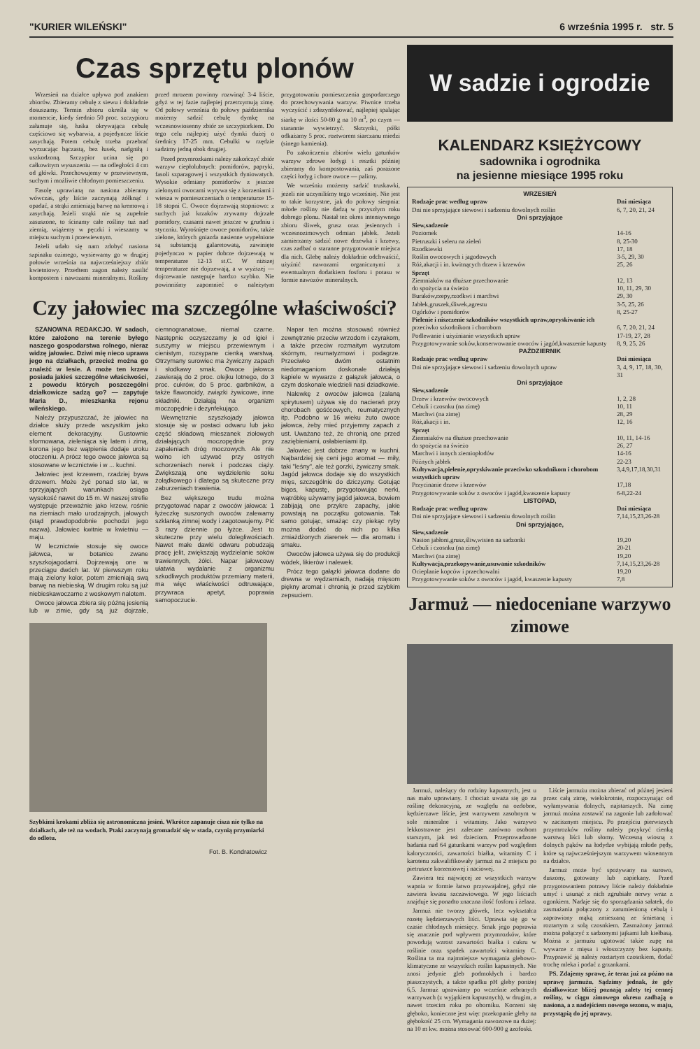"KURIER WILEŃSKI" 6 września 1995 r. str. 5
Czas sprzętu plonów
Wrzesień na działce upływa pod znakiem zbiorów. Zbieramy cebulę z siewu i dokładnie dosuszamy. Termin zbioru określa się w momencie, kiedy średnio 50 proc. szczypioru załamuje się, łuska okrywająca cebulę częściowo się wybarwia, a pojedyncze liście zasychają. Potem cebulę trzeba przebrać wyrzucając bączastą, bez łusek, nadgniłą i uszkodzoną. Szczypior ucina się po całkowitym wysuszeniu — na odległości 4 cm od główki. Przechowujemy w przewiewnym, suchym i możliwie chłodnym pomieszczeniu.
Fasolę uprawianą na nasiona zbieramy wówczas, gdy liście zaczynają żółknąć i opadać, a strąki zmieniają barwę na kremową i zasychają. Jeżeli strąki nie są zupełnie zasuszone, to ścinamy całe rośliny tuż nad ziemią, wiążemy w pęczki i wieszamy w miejscu suchym i przewiewnym.
Jeżeli udało się nam zdobyć nasiona szpinaku ozimego, wysiewamy go w drugiej połowie września na najwcześniejszy zbiór kwietniowy. Przedtem zagon należy zasilić kompostem i nawozami mineralnymi. Rośliny przed mrozem powinny rozwinąć 3-4 liście, gdyż w tej fazie najlepiej przetrzymują zimę. Od połowy września do połowy października możemy sadzić cebulę dymkę na wczesnowiosenny zbiór ze szczypiorkiem. Do tego celu najlepiej użyć dymki dużej o średnicy 17-25 mm. Cebulki w rzędzie sadzimy jedną obok drugiej.
Przed przymrozkami należy zakończyć zbiór warzyw ciepłolubnych: pomidorów, papryki, fasoli szparagowej i wszystkich dyniowatych. Wysokie odmiany pomidorów z jeszcze zielonymi owocami wyrywa się z korzeniami i wiesza w pomieszczeniach o temperaturze 15-18 stopni C. Owoce dojrzewają stopniowo: z suchych już krzaków zrywamy dojrzałe pomidory, czasami nawet jeszcze w grudniu i styczniu. Wyrośnięte owoce pomidorów, także zielone, których gniazda nasienne wypełnione są substancją galaretowatą, zawinięte pojedynczo w papier dobrze dojrzewają w temperaturze 12-13 st.C. W niższej temperaturze nie dojrzewają, a w wyższej — dojrzewanie następuje bardzo szybko. Nie powinniśmy zapomnieć o należytym przygotowaniu pomieszczenia gospodarczego do przechowywania warzyw. Piwnice trzeba wyczyścić i zdezynfekować, najlepiej spalając siarkę w ilości 50-80 g na 10 m<sup>3</sup>, po czym — starannie wywietrzyć. Skrzynki, półki odkażamy 5 proc. roztworem siarczanu miedzi (sinego kamienia).
Po zakończeniu zbiorów wielu gatunków warzyw zdrowe łodygi i resztki później zbieramy do kompostowania, zaś porażone części łodyg i chore owoce — palimy.
We wrześniu możemy sadzić truskawki, jeżeli nie uczyniliśmy tego wcześniej. Nie jest to takie korzystne, jak do połowy sierpnia: młode rośliny nie dadzą w przyszłym roku dobrego plonu. Nastał też okres intensywnego zbioru śliwek, grusz oraz jesiennych i wczesnozimowych odmian jabłek. Jeżeli zamierzamy sadzić nowe drzewka i krzewy, czas zadbać o staranne przygotowanie miejsca dla nich. Glebę należy dokładnie odchwaścić, użyźnić nawozami organicznymi z ewentualnym dodatkiem fosforu i potasu w formie nawozów mineralnych.
Czy jałowiec ma szczególne właściwości?
SZANOWNA REDAKCJO. W sadach, które założono na terenie byłego naszego gospodarstwa rolnego, nieraz widzę jałowiec. Dziwi mię nieco uprawa jego na działkach, przecież można go znaleźć w lesie. A może ten krzew posiada jakieś szczególne właściwości, z powodu których poszczególni działkowicze sadzą go? — zapytuje Maria D., mieszkanka rejonu wileńskiego.
Należy przypuszczać, że jałowiec na działce służy przede wszystkim jako element dekoracyjny. Gustownie sformowana, zieleniąca się latem i zimą, korona jego bez wątpienia dodaje uroku otoczeniu. A prócz tego owoce jałowca są stosowane w lecznictwie i w ... kuchni.
Jałowiec jest krzewem, rzadziej bywa drzewem. Może żyć ponad sto lat, w sprzyjających warunkach osiąga wysokość nawet do 15 m. W naszej strefie występuje przeważnie jako krzew, rośnie na ziemiach mało urodzajnych, jałowych (stąd prawdopodobnie pochodzi jego nazwa). Jałowiec kwitnie w kwietniu — maju.
W lecznictwie stosuje się owoce jałowca, w botanice zwane szyszkojagodami. Dojrzewają one w przeciągu dwóch lat. W pierwszym roku mają zielony kolor, potem zmieniają swą barwę na niebieską. W drugim roku są już niebieskawoczarne z woskowym nalotem.
Owoce jałowca zbiera się późną jesienią lub w zimie, gdy są już dojrzałe, ciemnogranatowe, niemal czarne. Następnie oczyszczamy je od igieł i suszymy w miejscu przewiewnym i cienistym, rozsypane cienką warstwą. Otrzymany surowiec ma żywiczny zapach i słodkawy smak. Owoce jałowca zawierają do 2 proc. olejku lotnego, do 3 proc. cukrów, do 5 proc. garbników, a także flawonoidy, związki żywicowe, inne składniki. Działają na organizm moczopędnie i dezynfekująco.
Wewnętrznie szyszkojady jałowca stosuje się w postaci odwaru lub jako część składową mieszanek ziołowych działających moczopędnie przy zapaleniach dróg moczowych. Ale nie wolno ich używać przy ostrych schorzeniach nerek i podczas ciąży. Zwiększają one wydzielenie soku żołądkowego i dlatego są skuteczne przy zaburzeniach trawienia.
Bez większego trudu można przygotować napar z owoców jałowca: 1 łyżeczkę suszonych owoców zalewamy szklanką zimnej wody i zagotowujemy. Pić 3 razy dziennie po łyżce. Jest to skuteczne przy wielu dolegliwościach. Nawet małe dawki odwaru pobudzają pracę jelit, zwiększają wydzielanie soków trawiennych, żółci. Napar jałowcowy ułatwia wydalanie z organizmu szkodliwych produktów przemiany materii, ma więc właściwości odtruwające, przywraca apetyt, poprawia samopoczucie.
Napar ten można stosować również zewnętrznie przeciw wrzodom i czyrakom, a także przeciw rozmaitym wyrzutom skórnym, reumatyzmowi i podagrze. Przeciwko dwóm ostatnim niedomaganiom doskonale działają kąpiele w wywarze z gałązek jałowca, o czym doskonale wiedzieli nasi dziadkowie.
Nalewkę z owoców jałowca (zalaną spirytusem) używa się do nacierań przy chorobach gośćcowych, reumatycznych itp. Podobno w 16 wieku żuto owoce jałowca, żeby mieć przyjemny zapach z ust. Uważano też, że chronią one przed zaziębieniami, osłabieniami itp.
Jałowiec jest dobrze znany w kuchni. Najbardziej się ceni jego aromat — miły, taki "leśny", ale też gorzki, żywiczny smak. Jagód jałowca dodaje się do wszystkich mięs, szczególnie do dziczyzny. Gotując bigos, kapustę, przygotowując nerki, wątróbkę używamy jagód jałowca, bowiem zabijają one przykre zapachy, jakie powstają na początku gotowania. Tak samo gotując, smażąc czy piekąc ryby można dodać do nich po kilka zmiażdżonych ziarenek — dla aromatu i smaku.
Owoców jałowca używa się do produkcji wódek, likierów i nalewek.
Prócz tego gałązki jałowca dodane do drewna w wędzarniach, nadają mięsom piękny aromat i chronią je przed szybkim zepsuciem.
Szybkimi krokami zbliża się astronomiczna jesień. Wkrótce zapanuje cisza nie tylko na działkach, ale też na wodach. Ptaki zaczynają gromadzić się w stada, czynią przymiarki do odlotu.
Fot. B. Kondratowicz
W sadzie i ogrodzie
KALENDARZ KSIĘŻYCOWY
sadownika i ogrodnika
na jesienne miesiące 1995 roku
| WRZESIEŃ | |
| --- | --- |
| Rodzaje prac według upraw | Dni miesiąca |
| Dni nie sprzyjające siewowi i sadzeniu dowolnych roślin | 6, 7, 20, 21, 24 |
| Dni sprzyjające | |
| Siew,sadzenie | |
| Poziomek | 14-16 |
| Pietruszki i seleru na zieleń | 8, 25-30 |
| Rzodkiewki | 17, 18 |
| Roślin owocowych i jagodowych | 3-5, 29, 30 |
| Róż,akacji i in. kwitnących drzew i krzewów | 25, 26 |
| Sprzęt | |
| Ziemniaków na dłuższe przechowanie | 12, 13 |
| do spożycia na świeżo | 10, 11, 29, 30 |
| Buraków,rzepy,rzodkwi i marchwi | 29, 30 |
| Jabłek,gruszek,śliwek,agrestu | 3-5, 25, 26 |
| Ogórków i pomidorów | 8, 25-27 |
| Pielenie i niszczenie szkodników wszystkich upraw,opryskiwanie ich | |
| przeciwko szkodnikom i chorobom | 6, 7, 20, 21, 24 |
| Podlewanie i użyźnianie wszystkich upraw | 17-19, 27, 28 |
| Przygotowywanie soków,konserwowanie owoców i jagód,kwaszenie kapusty | 8, 9, 25, 26 |
| PAŹDZIERNIK | |
| Rodzaje prac według upraw | Dni miesiąca |
| Dni nie sprzyjające siewowi i sadzeniu dowolnych upraw | 3, 4, 9, 17, 18, 30, 31 |
| Dni sprzyjające | |
| Siew,sadzenie | |
| Drzew i krzewów owocowych | 1, 2, 28 |
| Cebuli i czosnku (na zimę) | 10, 11 |
| Marchwi (na zimę) | 28, 29 |
| Róż,akacji i in. | 12, 16 |
| Sprzęt | |
| Ziemniaków na dłuższe przechowanie | 10, 11, 14-16 |
| do spożycia na świeżo | 26, 27 |
| Marchwi i innych ziemiopłodów | 14-16 |
| Późnych jabłek | 22-23 |
| Kultywacja,pielenie,opryskiwanie przeciwko szkodnikom i chorobom wszystkich upraw | 3,4,9,17,18,30,31 |
| Przycinanie drzew i krzewów | 17,18 |
| Przygotowywanie soków z owoców i jagód,kwaszenie kapusty | 6-8,22-24 |
| LISTOPAD, | |
| Rodzaje prac według upraw | Dni miesiąca |
| Dni nie sprzyjające siewowi i sadzeniu dowolnych roślin | 7,14,15,23,26-28 |
| Dni sprzyjające, | |
| Siew,sadzenie | |
| Nasion jabłoni,grusz,śliw,wisien na sadzonki | 19,20 |
| Cebuli i czosnku (na zimę) | 20-21 |
| Marchwi (na zimę) | 19,20 |
| Kultywacja,przekopywanie,usuwanie szkodników | 7,14,15,23,26-28 |
| Ocieplanie kopców i przechowalni | 19,20 |
| Przygotowywanie soków z owoców i jagód, kwaszenie kapusty | 7,8 |
Jarmuż — niedoceniane warzywo zimowe
Jarmuż, należący do rodziny kapustnych, jest u nas mało uprawiany. I chociaż uważa się go za roślinę dekoracyjną, ze względu na ozdobne, kędzierzawe liście, jest warzywem zasobnym w sole mineralne i witaminy. Jako warzywo lekkostrawne jest zalecane zarówno osobom starszym, jak też dzieciom. Przeprowadzone badania nad 64 gatunkami warzyw pod względem kaloryczności, zawartości białka, witaminy C i karotenu zakwalifikowały jarmuż na 2 miejscu po pietruszce korzeniowej i naciowej.
Zawiera też najwięcej ze wszystkich warzyw wapnia w formie łatwo przyswajalnej, gdyż nie zawiera kwasu szczawiowego. W jego liściach znajduje się ponadto znaczna ilość fosforu i żelaza.
Jarmuż nie tworzy główek, lecz wykształca rozetę kędzierzawych liści. Uprawia się go w czasie chłodnych miesięcy. Smak jego poprawia się znacznie pod wpływem przymrozków, które powodują wzrost zawartości białka i cukru w roślinie oraz spadek zawartości witaminy C. Roślina ta ma najmniejsze wymagania glebowo-klimatyczne ze wszystkich roślin kapustnych. Nie znosi jedynie gleb podmokłych i bardzo piaszczystych, a także spadku pH gleby poniżej 6,5. Jarmuż uprawiamy po wcześnie zebranych warzywach (z wyjątkiem kapustnych), w drugim, a nawet trzecim roku po oborniku. Korzeni się głęboko, konieczne jest więc przekopanie gleby na głębokość 25 cm. Wymagania nawozowe na dużej: na 10 m kw. można stosować 600-900 g azofoski.
Liście jarmużu można zbierać od późnej jesieni przez całą zimę, wielokrotnie, rozpoczynając od wyłamywania dolnych, najstarszych. Na zimę jarmuż można zostawić na zagonie lub zadołować w zacisznym miejscu. Po przejściu pierwszych przymrozków rośliny należy przykryć cienką warstwą liści lub słomy. Wczesną wiosną z dolnych pąków na łodydze wybijają młode pędy, które są najwcześniejszym warzywem wiosennym na działce.
Jarmuż może być spożywany na surowo, duszony, gotowany lub zapiekany. Przed przygotowaniem potrawy liście należy dokładnie umyć i usunąć z nich zgrubiałe nerwy wraz z ogonkiem. Nadaje się do sporządzania sałatek, do zasmażania połączony z zarumienioną cebulą i zaprawiony mąką zmieszaną ze śmietaną i roztartym z solą czosnkiem. Zasmażony jarmuż można połączyć z sadzonymi jajkami lub kiełbasą. Można z jarmużu ugotować także zupę na wywarze z mięsa i włoszczyzny bez kapusty. Przyprawić ją należy roztartym czosnkiem, dodać trochę mleka i podać z grzankami.
PS. Zdajemy sprawę, że teraz już za późno na uprawę jarmużu. Sądzimy jednak, że gdy działkowicze bliżej poznają zalety tej cennej rośliny, w ciągu zimowego okresu zadbają o nasiona, a z nadejściem nowego sezonu, w maju, przystąpią do jej uprawy.